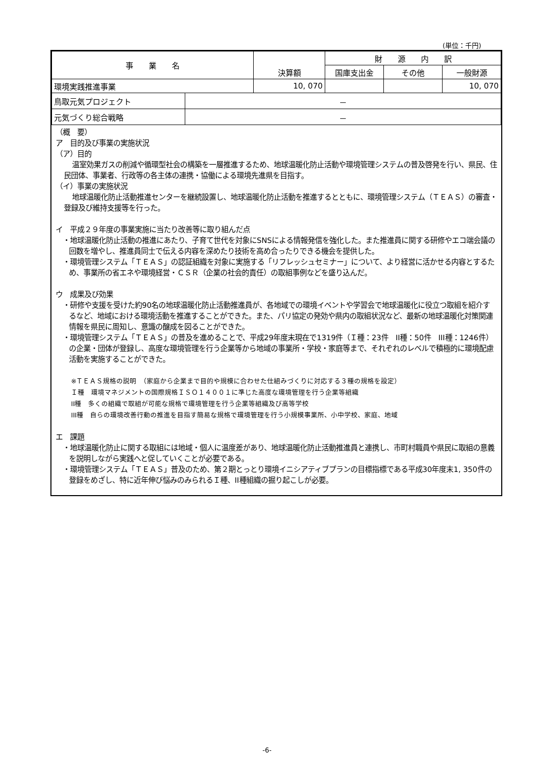(単位：千円)
| 事 業 名 | | 決算額 | 財 源 内 訳 | | |
| --- | --- | --- | --- | --- | --- |
| | | | 国庫支出金 | その他 | 一般財源 |
| 環境実践推進事業 | | 10, 070 | | | 10, 070 |
| 鳥取元気プロジェクト | － | | | | |
| 元気づくり総合戦略 | － | | | | |
（概　要）
ア　目的及び事業の実施状況
（ア）目的
温室効果ガスの削減や循環型社会の構築を一層推進するため、地球温暖化防止活動や環境管理システムの普及啓発を行い、県民、住民団体、事業者、行政等の各主体の連携・協働による環境先進県を目指す。
（イ）事業の実施状況
地球温暖化防止活動推進センターを継続設置し、地球温暖化防止活動を推進するとともに、環境管理システム（ＴＥＡＳ）の審査・登録及び維持支援等を行った。
イ　平成２９年度の事業実施に当たり改善等に取り組んだ点
・地球温暖化防止活動の推進にあたり、子育て世代を対象にSNSによる情報発信を強化した。また推進員に関する研修やエコ端会議の回数を増やし、推進員同士で伝える内容を深めたり技術を高め合ったりできる機会を提供した。
・環境管理システム「ＴＥＡＳ」の認証組織を対象に実施する「リフレッシュセミナー」について、より経営に活かせる内容とするため、事業所の省エネや環境経営・ＣＳＲ（企業の社会的責任）の取組事例などを盛り込んだ。
ウ　成果及び効果
・研修や支援を受けた約90名の地球温暖化防止活動推進員が、各地域での環境イベントや学習会で地球温暖化に役立つ取組を紹介するなど、地域における環境活動を推進することができた。また、パリ協定の発効や県内の取組状況など、最新の地球温暖化対策関連情報を県民に周知し、意識の醸成を図ることができた。
・環境管理システム「ＴＥＡＳ」の普及を進めることで、平成29年度末現在で1319件（Ｉ種：23件　II種：50件　III種：1246件）の企業・団体が登録し、高度な環境管理を行う企業等から地域の事業所・学校・家庭等まで、それぞれのレベルで積極的に環境配慮活動を実施することができた。
※ＴＥＡＳ規格の説明　（家庭から企業まで目的や規模に合わせた仕組みづくりに対応する３種の規格を設定）
Ｉ種　環境マネジメントの国際規格ＩＳＯ１４００１に準じた高度な環境管理を行う企業等組織
II種　多くの組織で取組が可能な規格で環境管理を行う企業等組織及び高等学校
III種　自らの環境改善行動の推進を目指す簡易な規格で環境管理を行う小規模事業所、小中学校、家庭、地域
エ　課題
・地球温暖化防止に関する取組には地域・個人に温度差があり、地球温暖化防止活動推進員と連携し、市町村職員や県民に取組の意義を説明しながら実践へと促していくことが必要である。
・環境管理システム「ＴＥＡＳ」普及のため、第２期とっとり環境イニシアティブプランの目標指標である平成30年度末1, 350件の登録をめざし、特に近年伸び悩みのみられるＩ種、II種組織の掘り起こしが必要。
-6-